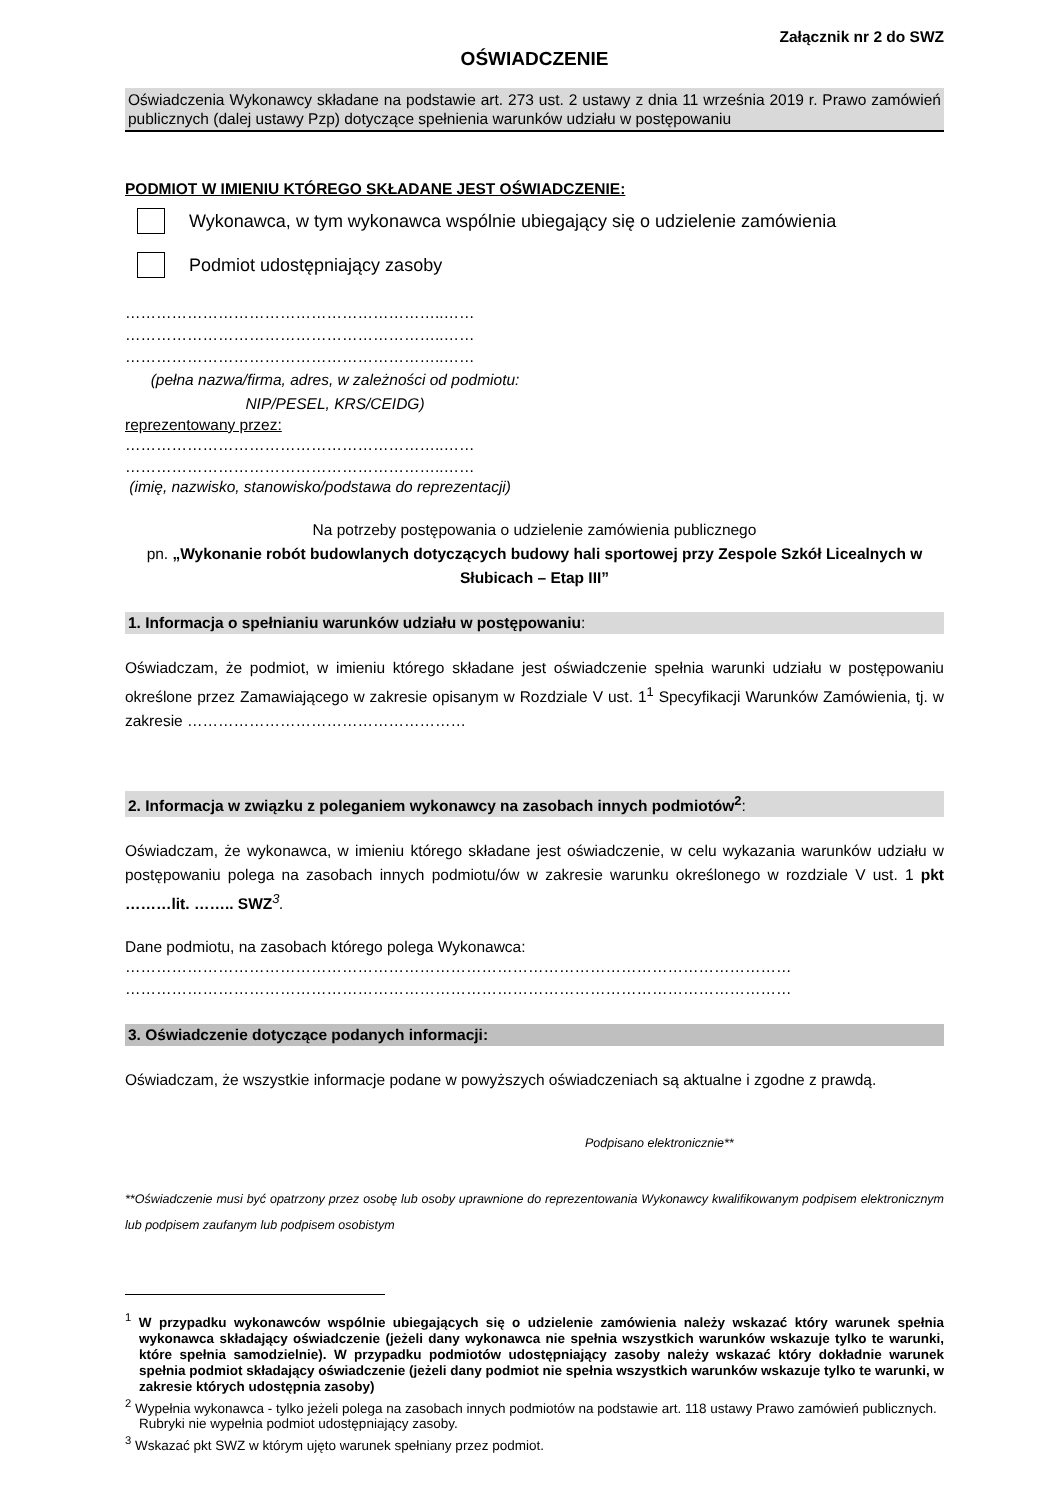Załącznik nr 2 do SWZ
OŚWIADCZENIE
Oświadczenia Wykonawcy składane na podstawie art. 273 ust. 2 ustawy z dnia 11 września 2019 r. Prawo zamówień publicznych (dalej ustawy Pzp) dotyczące spełnienia warunków udziału w postępowaniu
PODMIOT W IMIENIU KTÓREGO SKŁADANE JEST OŚWIADCZENIE:
Wykonawca, w tym wykonawca wspólnie ubiegający się o udzielenie zamówienia
Podmiot udostępniający zasoby
……………………………………………………..……
……………………………………………………..……
……………………………………………………..……
(pełna nazwa/firma, adres, w zależności od podmiotu: NIP/PESEL, KRS/CEIDG)
reprezentowany przez:
……………………………………………………..……
……………………………………………………..……
(imię, nazwisko, stanowisko/podstawa do reprezentacji)
Na potrzeby postępowania o udzielenie zamówienia publicznego
pn. „Wykonanie robót budowlanych dotyczących budowy hali sportowej przy Zespole Szkół Licealnych w Słubicach – Etap III”
1. Informacja o spełnianiu warunków udziału w postępowaniu:
Oświadczam, że podmiot, w imieniu którego składane jest oświadczenie spełnia warunki udziału w postępowaniu określone przez Zamawiającego w zakresie opisanym w Rozdziale V ust. 1<sup>1</sup> Specyfikacji Warunków Zamówienia, tj. w zakresie ………………………………………………
2. Informacja w związku z poleganiem wykonawcy na zasobach innych podmiotów<sup>2</sup>:
Oświadczam, że wykonawca, w imieniu którego składane jest oświadczenie, w celu wykazania warunków udziału w postępowaniu polega na zasobach innych podmiotu/ów w zakresie warunku określonego w rozdziale V ust. 1 pkt ………lit. …….. SWZ <sup>3</sup>.
Dane podmiotu, na zasobach którego polega Wykonawca:
…………………………………………………………………………………………………………………
…………………………………………………………………………………………………………………
3. Oświadczenie dotyczące podanych informacji:
Oświadczam, że wszystkie informacje podane w powyższych oświadczeniach są aktualne i zgodne z prawdą.
Podpisano elektronicznie**
**Oświadczenie musi być opatrzony przez osobę lub osoby uprawnione do reprezentowania Wykonawcy kwalifikowanym podpisem elektronicznym lub podpisem zaufanym lub podpisem osobistym
<sup>1</sup> W przypadku wykonawców wspólnie ubiegających się o udzielenie zamówienia należy wskazać który warunek spełnia wykonawca składający oświadczenie (jeżeli dany wykonawca nie spełnia wszystkich warunków wskazuje tylko te warunki, które spełnia samodzielnie). W przypadku podmiotów udostępniający zasoby należy wskazać który dokładnie warunek spełnia podmiot składający oświadczenie (jeżeli dany podmiot nie spełnia wszystkich warunków wskazuje tylko te warunki, w zakresie których udostępnia zasoby)
<sup>2</sup> Wypełnia wykonawca - tylko jeżeli polega na zasobach innych podmiotów na podstawie art. 118 ustawy Prawo zamówień publicznych. Rubryki nie wypełnia podmiot udostępniający zasoby.
<sup>3</sup> Wskazać pkt SWZ w którym ujęto warunek spełniany przez podmiot.